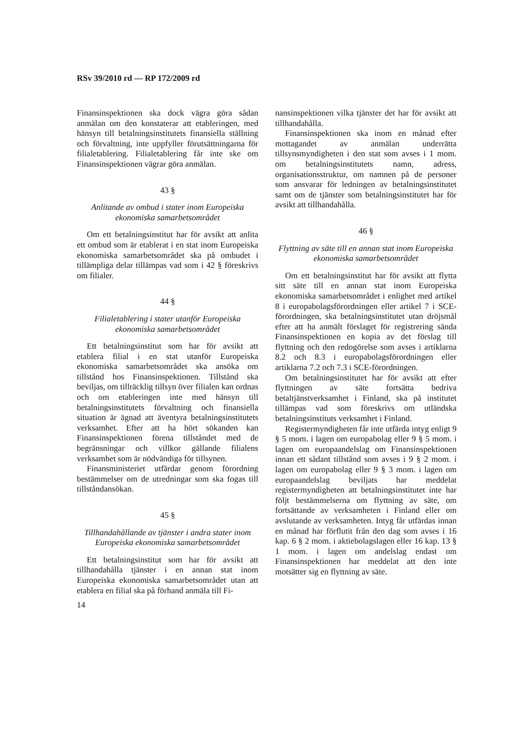RSv 39/2010 rd — RP 172/2009 rd
Finansinspektionen ska dock vägra göra sådan anmälan om den konstaterar att etableringen, med hänsyn till betalningsinstitutets finansiella ställning och förvaltning, inte uppfyller förutsättningarna för filialetablering. Filialetablering får inte ske om Finansinspektionen vägrar göra anmälan.
43 §
Anlitande av ombud i stater inom Europeiska ekonomiska samarbetsområdet
Om ett betalningsinstitut har för avsikt att anlita ett ombud som är etablerat i en stat inom Europeiska ekonomiska samarbetsområdet ska på ombudet i tillämpliga delar tillämpas vad som i 42 § föreskrivs om filialer.
44 §
Filialetablering i stater utanför Europeiska ekonomiska samarbetsområdet
Ett betalningsinstitut som har för avsikt att etablera filial i en stat utanför Europeiska ekonomiska samarbetsområdet ska ansöka om tillstånd hos Finansinspektionen. Tillstånd ska beviljas, om tillräcklig tillsyn över filialen kan ordnas och om etableringen inte med hänsyn till betalningsinstitutets förvaltning och finansiella situation är ägnad att äventyra betalningsinstitutets verksamhet. Efter att ha hört sökanden kan Finansinspektionen förena tillståndet med de begränsningar och villkor gällande filialens verksamhet som är nödvändiga för tillsynen.
Finansministeriet utfärdar genom förordning bestämmelser om de utredningar som ska fogas till tillståndansökan.
45 §
Tillhandahållande av tjänster i andra stater inom Europeiska ekonomiska samarbetsområdet
Ett betalningsinstitut som har för avsikt att tillhandahålla tjänster i en annan stat inom Europeiska ekonomiska samarbetsområdet utan att etablera en filial ska på förhand anmäla till Fi-
nansinspektionen vilka tjänster det har för avsikt att tillhandahålla.
Finansinspektionen ska inom en månad efter mottagandet av anmälan underrätta tillsynsmyndigheten i den stat som avses i 1 mom. om betalningsinstitutets namn, adress, organisationsstruktur, om namnen på de personer som ansvarar för ledningen av betalningsinstitutet samt om de tjänster som betalningsinstitutet har för avsikt att tillhandahålla.
46 §
Flyttning av säte till en annan stat inom Europeiska ekonomiska samarbetsområdet
Om ett betalningsinstitut har för avsikt att flytta sitt säte till en annan stat inom Europeiska ekonomiska samarbetsområdet i enlighet med artikel 8 i europabolagsförordningen eller artikel 7 i SCE-förordningen, ska betalningsinstitutet utan dröjsmål efter att ha anmält förslaget för registrering sända Finansinspektionen en kopia av det förslag till flyttning och den redogörelse som avses i artiklarna 8.2 och 8.3 i europabolagsförordningen eller artiklarna 7.2 och 7.3 i SCE-förordningen.
Om betalningsinstitutet har för avsikt att efter flyttningen av säte fortsätta bedriva betaltjänstverksamhet i Finland, ska på institutet tillämpas vad som föreskrivs om utländska betalningsinstituts verksamhet i Finland.
Registermyndigheten får inte utfärda intyg enligt 9 § 5 mom. i lagen om europabolag eller 9 § 5 mom. i lagen om europaandelslag om Finansinspektionen innan ett sådant tillstånd som avses i 9 § 2 mom. i lagen om europabolag eller 9 § 3 mom. i lagen om europaandelslag beviljats har meddelat registermyndigheten att betalningsinstitutet inte har följt bestämmelserna om flyttning av säte, om fortsättande av verksamheten i Finland eller om avslutande av verksamheten. Intyg får utfärdas innan en månad har förflutit från den dag som avses i 16 kap. 6 § 2 mom. i aktiebolagslagen eller 16 kap. 13 § 1 mom. i lagen om andelslag endast om Finansinspektionen har meddelat att den inte motsätter sig en flyttning av säte.
14